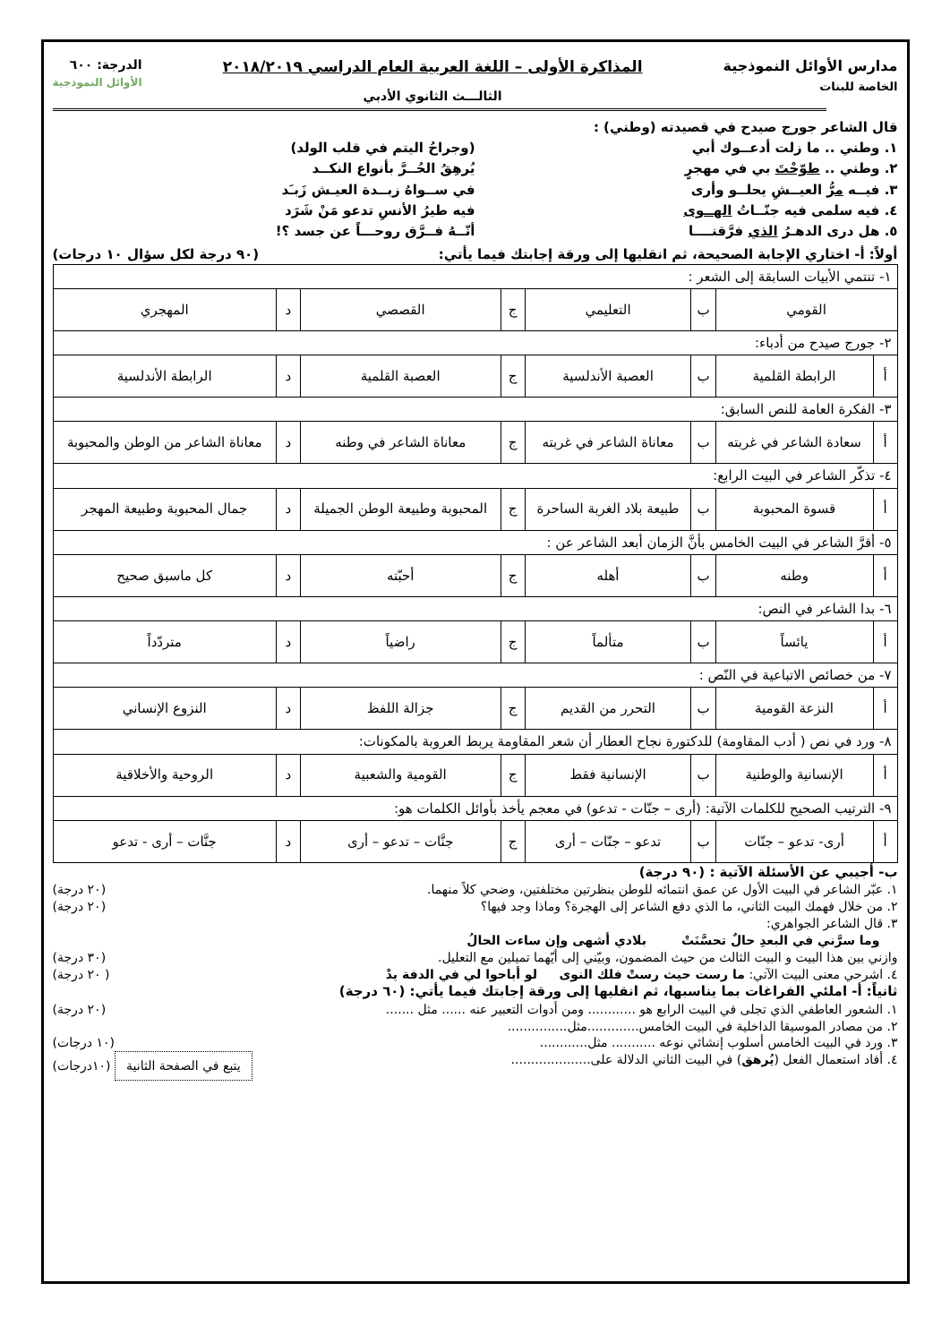مدارس الأوائل النموذجية
الخاصة للبنات
المذاكرة الأولى – اللغة العربية العام الدراسي ٢٠١٨/٢٠١٩
الثالـــث الثانوي الأدبي
الدرجة: ٦٠٠
الأوائل النموذجية
قال الشاعر جورج صيدح في قصيدته (وطني) :
١. وطني .. ما زلت أدعــوك أبي (وجراحُ اليتم في قلب الولد)
٢. وطني .. طوّحْتَ بي في مهجرٍ يُرهِقُ الحُــرَّ بأنواع النكــد
٣. فيــه مرُّ العيــشِ يحلــو وأرى
في ســواهُ زبــدة العيـش زَبـَد
٤. فيه سلمى فيه جنّــاتُ الهــوى
فيه طيرُ الأنسِ تدعو مَنْ شَرَد
٥. هل درى الدهـرُ الذي فرَّقنــــا
أنّــهُ فــرَّق روحـــاً عن جسد ؟!
أولاً: أ- اختاري الإجابة الصحيحة، ثم انقليها إلى ورقة إجابتك فيما يأتي: (٩٠ درجة لكل سؤال ١٠ درجات)
| ١- تنتمي الأبيات السابقة إلى الشعر : | | | | | | | |
| القومي | | ب | التعليمي | ج | القصصي | د | المهجري |
| ٢- جورج صيدح من أدباء: | | | | | | | |
| أ | الرابطة القلمية | ب | العصبة الأندلسية | ج | العصبة القلمية | د | الرابطة الأندلسية |
| ٣- الفكرة العامة للنص السابق: | | | | | | | |
| أ | سعادة الشاعر في غربته | ب | معاناة الشاعر في غربته | ج | معاناة الشاعر في وطنه | د | معاناة الشاعر من الوطن والمحبوبة |
| ٤- تذكّر الشاعر في البيت الرابع: | | | | | | | |
| أ | قسوة المحبوبة | ب | طبيعة بلاد الغربة الساحرة | ج | المحبوبة وطبيعة الوطن الجميلة | د | جمال المحبوبة وطبيعة المهجر |
| ٥- أقرَّ الشاعر في البيت الخامس بأنَّ الزمان أبعد الشاعر عن : | | | | | | | |
| أ | وطنه | ب | أهله | ج | أحبّته | د | كل ماسبق صحيح |
| ٦- بدا الشاعر في النص: | | | | | | | |
| أ | يائساً | ب | متألماً | ج | راضياً | د | متردّداً |
| ٧- من خصائص الاتباعية في النّص : | | | | | | | |
| أ | النزعة القومية | ب | التحرر من القديم | ج | جزالة اللفظ | د | النزوع الإنساني |
| ٨- ورد في نص ( أدب المقاومة) للدكتورة نجاح العطار أن شعر المقاومة يربط العروبة بالمكونات: | | | | | | | |
| أ | الإنسانية والوطنية | ب | الإنسانية فقط | ج | القومية والشعبية | د | الروحية والأخلاقية |
| ٩- الترتيب الصحيح للكلمات الآتية: (أرى – جنّات - تدعو) في معجم يأخذ بأوائل الكلمات هو: | | | | | | | |
| أ | أرى- تدعو – جنّات | ب | تدعو – جنّات – أرى | ج | جنَّات – تدعو – أرى | د | جنَّات – أرى - تدعو |
ب- أجيبي عن الأسئلة الآتية : (٩٠ درجة)
١. عبّر الشاعر في البيت الأول عن عمق انتمائه للوطن بنظرتين مختلفتين، وضحي كلاً منهما. (٢٠ درجة)
٢. من خلال فهمك البيت الثاني، ما الذي دفع الشاعر إلى الهجرة؟ وماذا وجد فيها؟ (٢٠ درجة)
٣. قال الشاعر الجواهري:
وما سرَّني في البعدِ حالٌ تحسَّنَتْ بلادي أشهى وإن ساءت الحالُ
وازني بين هذا البيت و البيت الثالث من حيث المضمون، وبيّني إلى أيّهما تميلين مع التعليل. (٣٠ درجة)
٤. اشرحي معنى البيت الآتي: ما رست حيث رستْ فلك النوى لو أباحوا لي في الدفة يدْ ( ٢٠ درجة)
ثانياً: أ- املئي الفراغات بما يناسبها، ثم انقليها إلى ورقة إجابتك فيما يأتي: (٦٠ درجة)
١. الشعور العاطفي الذي تجلى في البيت الرابع هو ............ ومن أدوات التعبير عنه ...... مثل ....... (٢٠ درجة)
٢. من مصادر الموسيقا الداخلية في البيت الخامس.............مثل...............
٣. ورد في البيت الخامس أسلوب إنشائي نوعه ........... مثل............ (١٠ درجات)
٤. أفاد استعمال الفعل (يُرهق) في البيت الثاني الدلالة على.................... يتبع في الصفحة الثانية (١٠درجات)